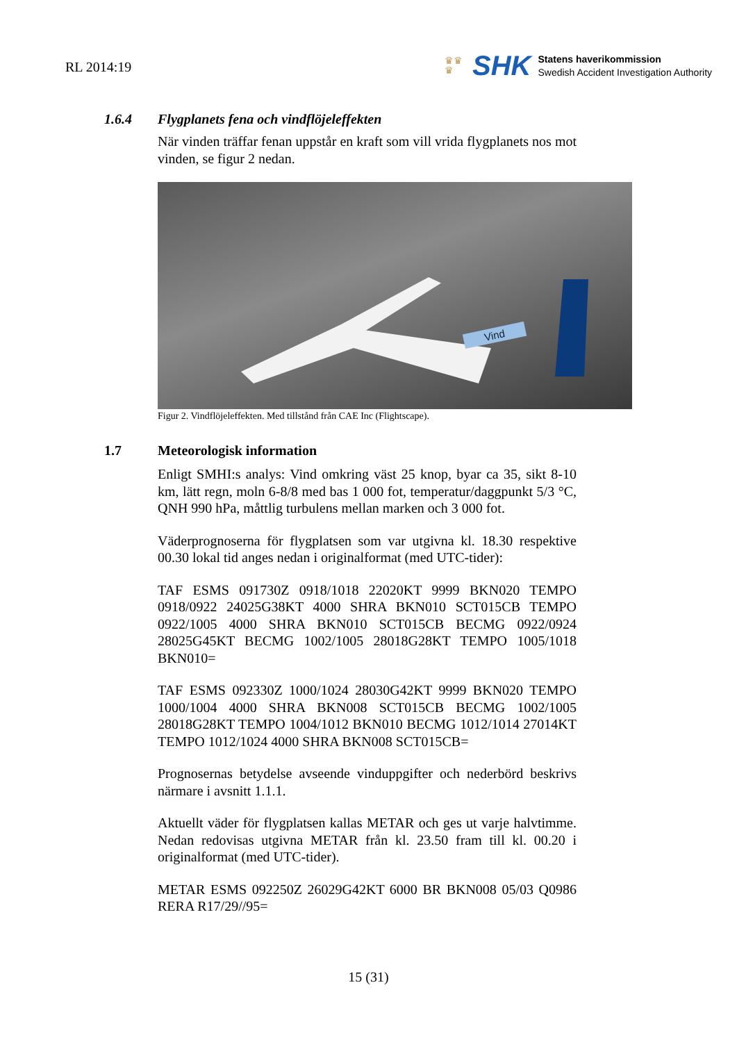RL 2014:19
♛♛
♛
SHK
Statens haverikommission
Swedish Accident Investigation Authority
1.6.4 Flygplanets fena och vindflöjeleffekten
När vinden träffar fenan uppstår en kraft som vill vrida flygplanets nos mot vinden, se figur 2 nedan.
Vind
Figur 2. Vindflöjeleffekten. Med tillstånd från CAE Inc (Flightscape).
1.7 Meteorologisk information
Enligt SMHI:s analys: Vind omkring väst 25 knop, byar ca 35, sikt 8-10 km, lätt regn, moln 6-8/8 med bas 1 000 fot, temperatur/daggpunkt 5/3 °C, QNH 990 hPa, måttlig turbulens mellan marken och 3 000 fot.
Väderprognoserna för flygplatsen som var utgivna kl. 18.30 respektive 00.30 lokal tid anges nedan i originalformat (med UTC-tider):
TAF ESMS 091730Z 0918/1018 22020KT 9999 BKN020 TEMPO 0918/0922 24025G38KT 4000 SHRA BKN010 SCT015CB TEMPO 0922/1005 4000 SHRA BKN010 SCT015CB BECMG 0922/0924 28025G45KT BECMG 1002/1005 28018G28KT TEMPO 1005/1018 BKN010=
TAF ESMS 092330Z 1000/1024 28030G42KT 9999 BKN020 TEMPO 1000/1004 4000 SHRA BKN008 SCT015CB BECMG 1002/1005 28018G28KT TEMPO 1004/1012 BKN010 BECMG 1012/1014 27014KT TEMPO 1012/1024 4000 SHRA BKN008 SCT015CB=
Prognosernas betydelse avseende vinduppgifter och nederbörd beskrivs närmare i avsnitt 1.1.1.
Aktuellt väder för flygplatsen kallas METAR och ges ut varje halvtimme. Nedan redovisas utgivna METAR från kl. 23.50 fram till kl. 00.20 i originalformat (med UTC-tider).
METAR ESMS 092250Z 26029G42KT 6000 BR BKN008 05/03 Q0986 RERA R17/29//95=
15 (31)